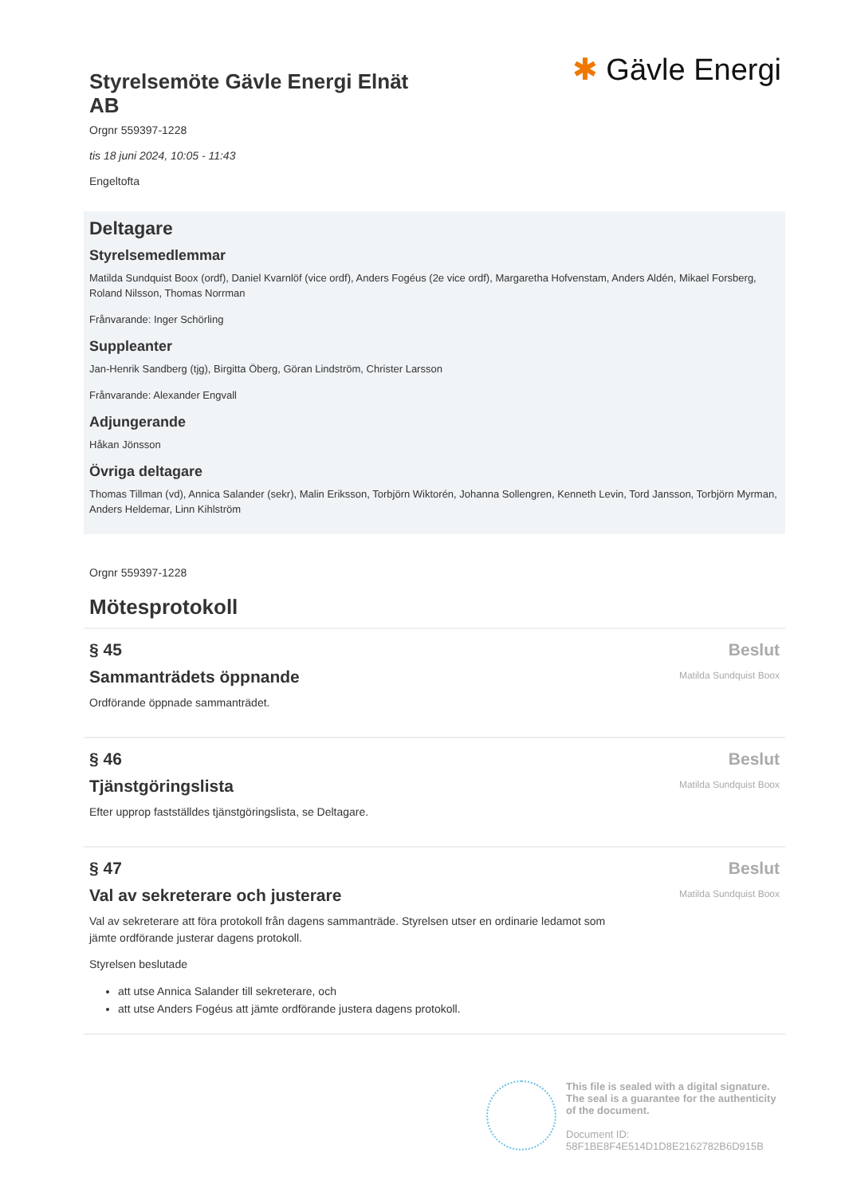Styrelsemöte Gävle Energi Elnät AB
✱ Gävle Energi
Orgnr 559397-1228
tis 18 juni 2024, 10:05 - 11:43
Engeltofta
Deltagare
Styrelsemedlemmar
Matilda Sundquist Boox (ordf), Daniel Kvarnlöf (vice ordf), Anders Fogéus (2e vice ordf), Margaretha Hofvenstam, Anders Aldén, Mikael Forsberg, Roland Nilsson, Thomas Norrman
Frånvarande: Inger Schörling
Suppleanter
Jan-Henrik Sandberg (tjg), Birgitta Öberg, Göran Lindström, Christer Larsson
Frånvarande: Alexander Engvall
Adjungerande
Håkan Jönsson
Övriga deltagare
Thomas Tillman (vd), Annica Salander (sekr), Malin Eriksson, Torbjörn Wiktorén, Johanna Sollengren, Kenneth Levin, Tord Jansson, Torbjörn Myrman, Anders Heldemar, Linn Kihlström
Orgnr 559397-1228
Mötesprotokoll
§ 45
Sammanträdets öppnande
Ordförande öppnade sammanträdet.
Beslut
Matilda Sundquist Boox
§ 46
Tjänstgöringslista
Efter upprop fastställdes tjänstgöringslista, se Deltagare.
Beslut
Matilda Sundquist Boox
§ 47
Val av sekreterare och justerare
Val av sekreterare att föra protokoll från dagens sammanträde. Styrelsen utser en ordinarie ledamot som jämte ordförande justerar dagens protokoll.
Styrelsen beslutade
att utse Annica Salander till sekreterare, och
att utse Anders Fogéus att jämte ordförande justera dagens protokoll.
Beslut
Matilda Sundquist Boox
This file is sealed with a digital signature.
The seal is a guarantee for the authenticity
of the document.
Document ID:
58F1BE8F4E514D1D8E2162782B6D915B